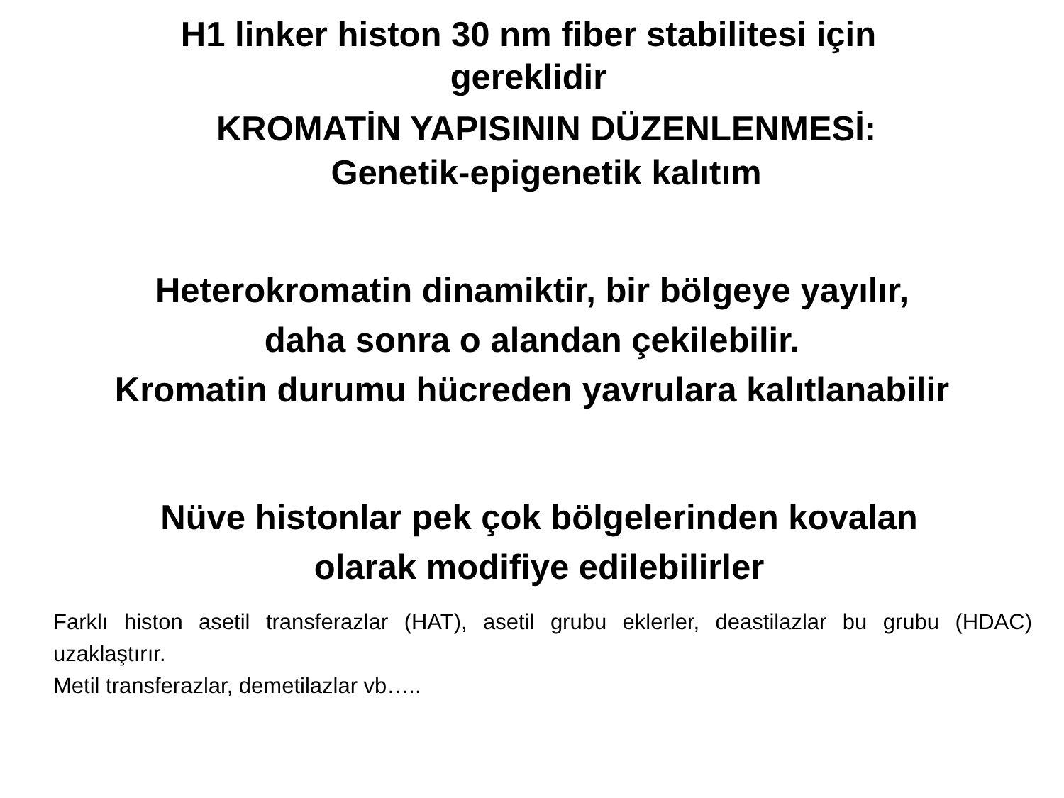H1 linker histon 30 nm fiber stabilitesi için
gereklidir
KROMATİN YAPISININ DÜZENLENMESİ:
Genetik-epigenetik kalıtım
Heterokromatin dinamiktir, bir bölgeye yayılır,
daha sonra o alandan çekilebilir.
Kromatin durumu hücreden yavrulara kalıtlanabilir
Nüve histonlar pek çok bölgelerinden kovalan
olarak modifiye edilebilirler
Farklı histon asetil transferazlar (HAT), asetil grubu eklerler, deastilazlar bu grubu (HDAC) uzaklaştırır.
Metil transferazlar, demetilazlar vb…..